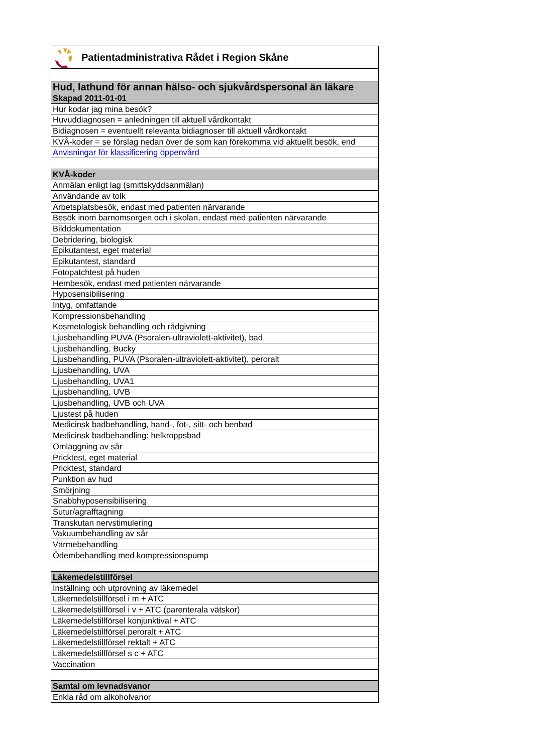Patientadministrativa Rådet i Region Skåne
| Hud, lathund för annan hälso- och sjukvårdspersonal än läkare |
| Skapad 2011-01-01 |
| Hur kodar jag mina besök? |
| Huvuddiagnosen = anledningen till aktuell vårdkontakt |
| Bidiagnosen = eventuellt relevanta bidiagnoser till aktuell vårdkontakt |
| KVÅ-koder = se förslag nedan över de som kan förekomma vid aktuellt besök, end |
| Anvisningar för klassificering öppenvård |
| KVÅ-koder |
| Anmälan enligt lag (smittskyddsanmälan) |
| Användande av tolk |
| Arbetsplatsbesök, endast med patienten närvarande |
| Besök inom barnomsorgen och i skolan, endast med patienten närvarande |
| Bilddokumentation |
| Debridering, biologisk |
| Epikutantest, eget material |
| Epikutantest, standard |
| Fotopatchtest på huden |
| Hembesök, endast med patienten närvarande |
| Hyposensibilisering |
| Intyg, omfattande |
| Kompressionsbehandling |
| Kosmetologisk behandling och rådgivning |
| Ljusbehandling PUVA (Psoralen-ultraviolett-aktivitet), bad |
| Ljusbehandling, Bucky |
| Ljusbehandling, PUVA (Psoralen-ultraviolett-aktivitet), peroralt |
| Ljusbehandling, UVA |
| Ljusbehandling, UVA1 |
| Ljusbehandling, UVB |
| Ljusbehandling, UVB och UVA |
| Ljustest på huden |
| Medicinsk badbehandling, hand-, fot-, sitt- och benbad |
| Medicinsk badbehandling: helkroppsbad |
| Omläggning av sår |
| Pricktest, eget material |
| Pricktest, standard |
| Punktion av hud |
| Smörjning |
| Snabbhyposensibilisering |
| Sutur/agrafftagning |
| Transkutan nervstimulering |
| Vakuumbehandling av sår |
| Värmebehandling |
| Ödembehandling med kompressionspump |
| Läkemedelstillförsel |
| Inställning och utprovning av läkemedel |
| Läkemedelstillförsel i m + ATC |
| Läkemedelstillförsel i v + ATC (parenterala vätskor) |
| Läkemedelstillförsel konjunktival + ATC |
| Läkemedelstillförsel peroralt + ATC |
| Läkemedelstillförsel rektalt + ATC |
| Läkemedelstillförsel s c + ATC |
| Vaccination |
| Samtal om levnadsvanor |
| Enkla råd om alkoholvanor |